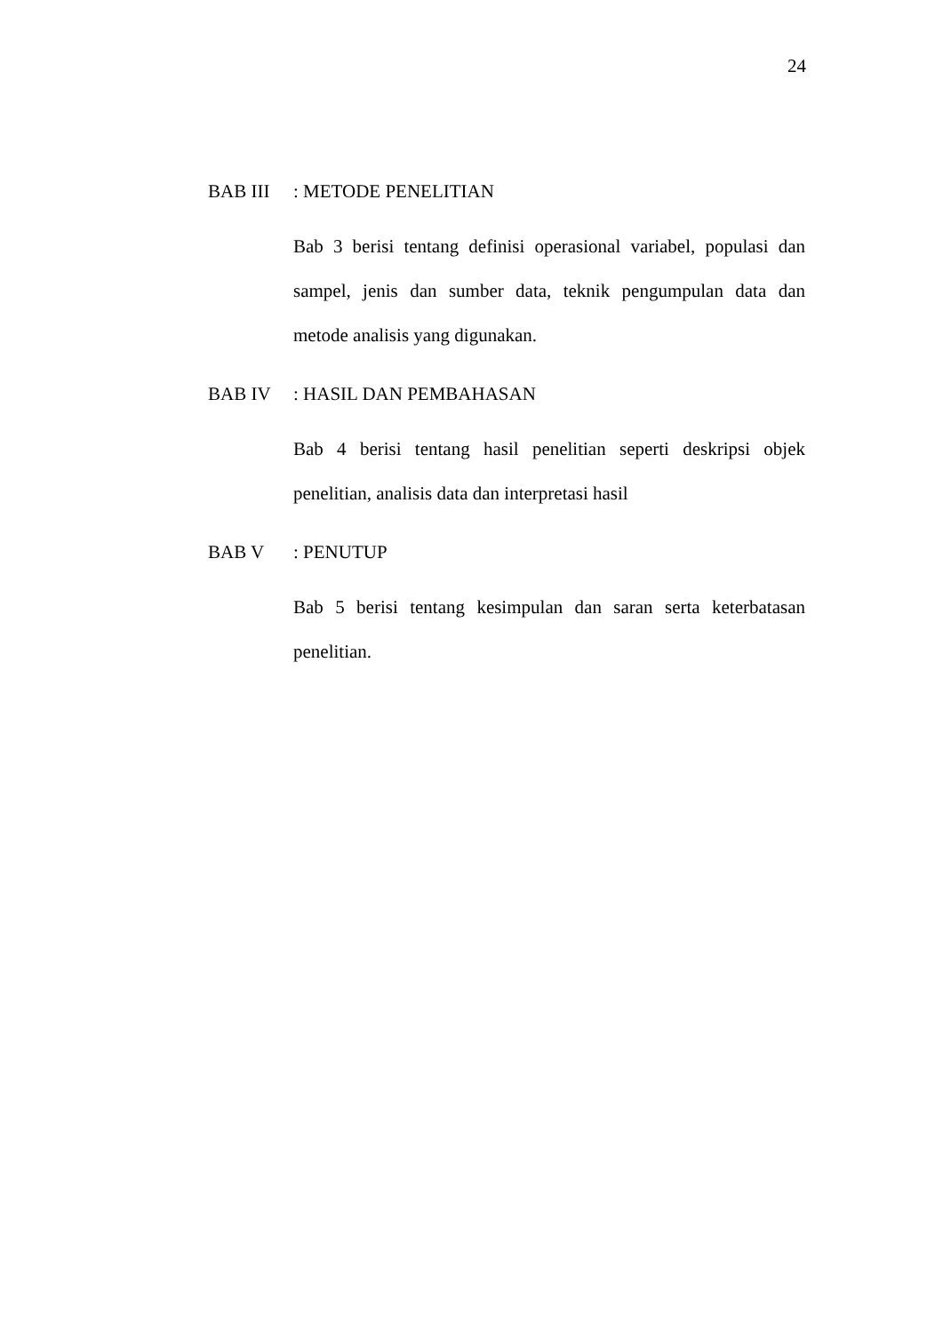24
BAB III: METODE PENELITIAN
Bab 3 berisi tentang definisi operasional variabel, populasi dan sampel, jenis dan sumber data, teknik pengumpulan data dan metode analisis yang digunakan.
BAB IV: HASIL DAN PEMBAHASAN
Bab 4 berisi tentang hasil penelitian seperti deskripsi objek penelitian, analisis data dan interpretasi hasil
BAB V: PENUTUP
Bab 5 berisi tentang kesimpulan dan saran serta keterbatasan penelitian.